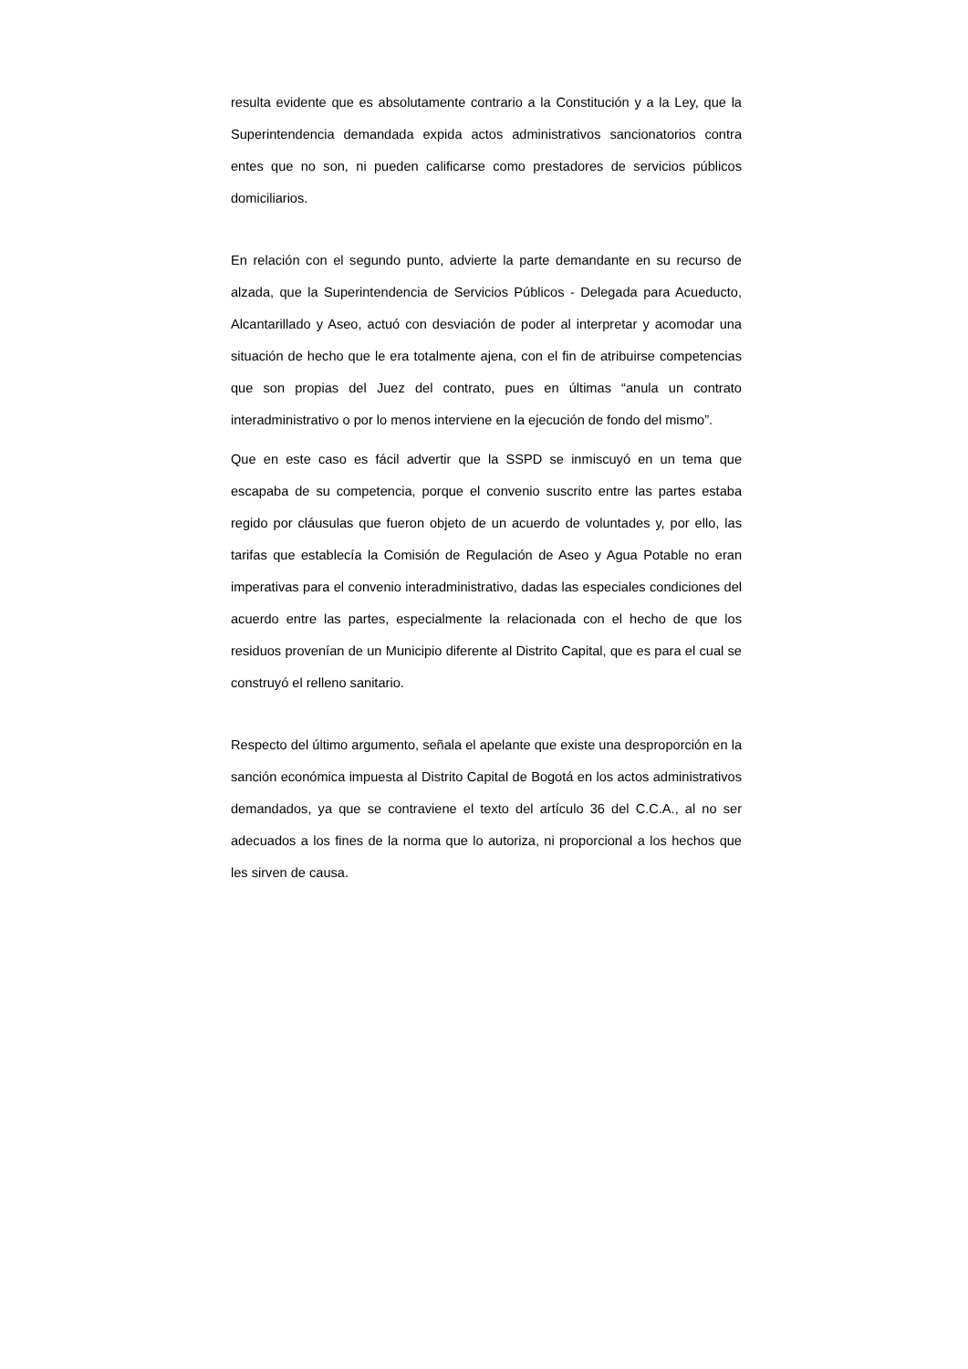resulta evidente que es absolutamente contrario a la Constitución y a la Ley, que la Superintendencia demandada expida actos administrativos sancionatorios contra entes que no son, ni pueden calificarse como prestadores de servicios públicos domiciliarios.
En relación con el segundo punto, advierte la parte demandante en su recurso de alzada, que la Superintendencia de Servicios Públicos - Delegada para Acueducto, Alcantarillado y Aseo, actuó con desviación de poder al interpretar y acomodar una situación de hecho que le era totalmente ajena, con el fin de atribuirse competencias que son propias del Juez del contrato, pues en últimas “anula un contrato interadministrativo o por lo menos interviene en la ejecución de fondo del mismo”.
Que en este caso es fácil advertir que la SSPD se inmiscuyó en un tema que escapaba de su competencia, porque el convenio suscrito entre las partes estaba regido por cláusulas que fueron objeto de un acuerdo de voluntades y, por ello, las tarifas que establecía la Comisión de Regulación de Aseo y Agua Potable no eran imperativas para el convenio interadministrativo, dadas las especiales condiciones del acuerdo entre las partes, especialmente la relacionada con el hecho de que los residuos provenían de un Municipio diferente al Distrito Capital, que es para el cual se construyó el relleno sanitario.
Respecto del último argumento, señala el apelante que existe una desproporción en la sanción económica impuesta al Distrito Capital de Bogotá en los actos administrativos demandados, ya que se contraviene el texto del artículo 36 del C.C.A., al no ser adecuados a los fines de la norma que lo autoriza, ni proporcional a los hechos que les sirven de causa.